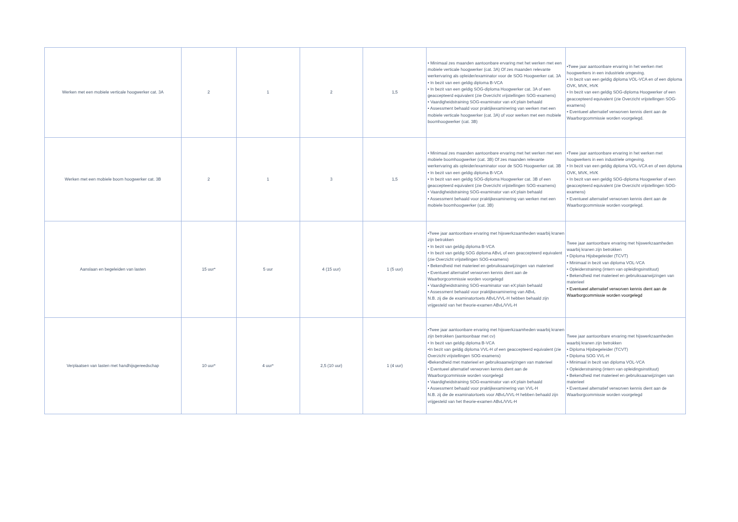| Werken met een mobiele verticale hoogwerker cat. 3A | 2 | 1 | 2 | 1,5 | • Minimaal zes maanden aantoonbare ervaring met het werken met een mobiele verticale hoogwerker (cat. 3A) Of zes maanden relevante werkervaring als opleider/examinator voor de SOG Hoogwerker cat. 3A • In bezit van een geldig diploma B-VCA • In bezit van een geldig SOG-diploma Hoogwerker cat. 3A of een geaccepteerd equivalent (zie Overzicht vrijstellingen SOG-examens) • Vaardigheidstraining SOG-examinator van eX:plain behaald • Assessment behaald voor praktijkexaminering van werken met een mobiele verticale hoogwerker (cat. 3A) of voor werken met een mobiele boomhoogwerker (cat. 3B) | •Twee jaar aantoonbare ervaring in het werken met hoogwerkers in een industriele omgeving. • In bezit van een geldig diploma VOL-VCA en of een diploma OVK, MVK, HVK • In bezit van een geldig SOG-diploma Hoogwerker of een geaccepteerd equivalent (zie Overzicht vrijstellingen SOG-examens) • Eventueel alternatief verworven kennis dient aan de Waarborgcommissie worden voorgelegd. |
| Werken met een mobiele boom hoogwerker cat. 3B | 2 | 1 | 3 | 1,5 | • Minimaal zes maanden aantoonbare ervaring met het werken met een mobiele boomhoogwerker (cat. 3B) Of zes maanden relevante werkervaring als opleider/examinator voor de SOG Hoogwerker cat. 3B • In bezit van een geldig diploma B-VCA • In bezit van een geldig SOG-diploma Hoogwerker cat. 3B of een geaccepteerd equivalent (zie Overzicht vrijstellingen SOG-examens) • Vaardigheidstraining SOG-examinator van eX:plain behaald • Assessment behaald voor praktijkexaminering van werken met een mobiele boomhoogwerker (cat. 3B) | •Twee jaar aantoonbare ervaring in het werken met hoogwerkers in een industriele omgeving. • In bezit van een geldig diploma VOL-VCA en of een diploma OVK, MVK, HVK • In bezit van een geldig SOG-diploma Hoogwerker of een geaccepteerd equivalent (zie Overzicht vrijstellingen SOG-examens) • Eventueel alternatief verworven kennis dient aan de Waarborgcommissie worden voorgelegd. |
| Aanslaan en begeleiden van lasten | 15 uur* | 5 uur | 4 (15 uur) | 1 (5 uur) | •Twee jaar aantoonbare ervaring met hijswerkzaamheden waarbij kranen zijn betrokken • In bezit van geldig diploma B-VCA • In bezit van geldig SOG diploma ABvL of een geaccepteerd equivalent (zie Overzicht vrijstellingen SOG-examens) • Bekendheid met materieel en gebruiksaanwijzingen van materieel • Eventueel alternatief verworven kennis dient aan de Waarborgcommissie worden voorgelegd • Vaardigheidstraining SOG-examinator van eX:plain behaald • Assessment behaald voor praktijkexaminering van ABvL N.B. zij die de examinatortoets ABvL/VVL-H hebben behaald zijn vrijgesteld van het theorie-examen ABvL/VVL-H | Twee jaar aantoonbare ervaring met hijswerkzaamheden waarbij kranen zijn betrokken • Diploma Hijsbegeleider (TCVT) • Minimaal in bezit van diploma VOL-VCA • Opleiderstraining (intern van opleidingsinstituut) • Bekendheid met materieel en gebruiksaanwijzingen van materieel • Eventueel alternatief verworven kennis dient aan de Waarborgcommissie worden voorgelegd |
| Verplaatsen van lasten met handhijsgereedschap | 10 uur* | 4 uur* | 2,5 (10 uur) | 1 (4 uur) | •Twee jaar aantoonbare ervaring met hijswerkzaamheden waarbij kranen zijn betrokken (aantoonbaar met cv) • In bezit van geldig diploma B-VCA •In bezit van geldig diploma VVL-H of een geaccepteerd equivalent (zie Overzicht vrijstellingen SOG-examens) •Bekendheid met materieel en gebruiksaanwijzingen van materieel • Eventueel alternatief verworven kennis dient aan de Waarborgcommissie worden voorgelegd • Vaardigheidstraining SOG-examinator van eX:plain behaald • Assessment behaald voor praktijkexaminering van VVL-H N.B. zij die de examinatortoets voor ABvL/VVL-H hebben behaald zijn vrijgesteld van het theorie-examen ABvL/VVL-H | Twee jaar aantoonbare ervaring met hijswerkzaamheden waarbij kranen zijn betrokken • Diploma Hijsbegeleider (TCVT) • Diploma SOG VVL-H • Minimaal in bezit van diploma VOL-VCA • Opleiderstraining (intern van opleidingsinstituut) • Bekendheid met materieel en gebruiksaanwijzingen van materieel • Eventueel alternatief verworven kennis dient aan de Waarborgcommissie worden voorgelegd |